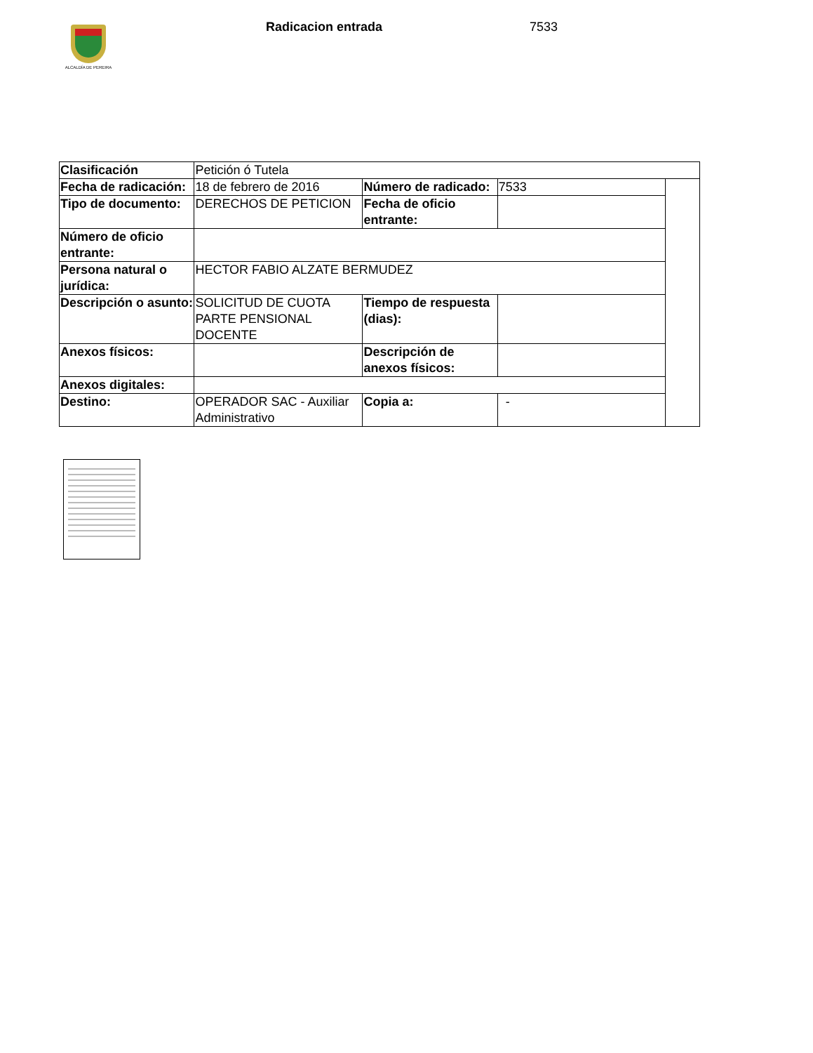ALCALDÍA DE PEREIRA
Radicacion entrada 7533
| Clasificación | Petición ó Tutela | | | |
| Fecha de radicación: | 18 de febrero de 2016 | Número de radicado: | 7533 | |
| Tipo de documento: | DERECHOS DE PETICION | Fecha de oficio entrante: | | |
| Número de oficio entrante: | | | | |
| Persona natural o jurídica: | HECTOR FABIO ALZATE BERMUDEZ | | | |
| Descripción o asunto: | SOLICITUD DE CUOTA PARTE PENSIONAL DOCENTE | Tiempo de respuesta (dias): | | |
| Anexos físicos: | | Descripción de anexos físicos: | | |
| Anexos digitales: | | | | |
| Destino: | OPERADOR SAC - Auxiliar Administrativo | Copia a: | - | |